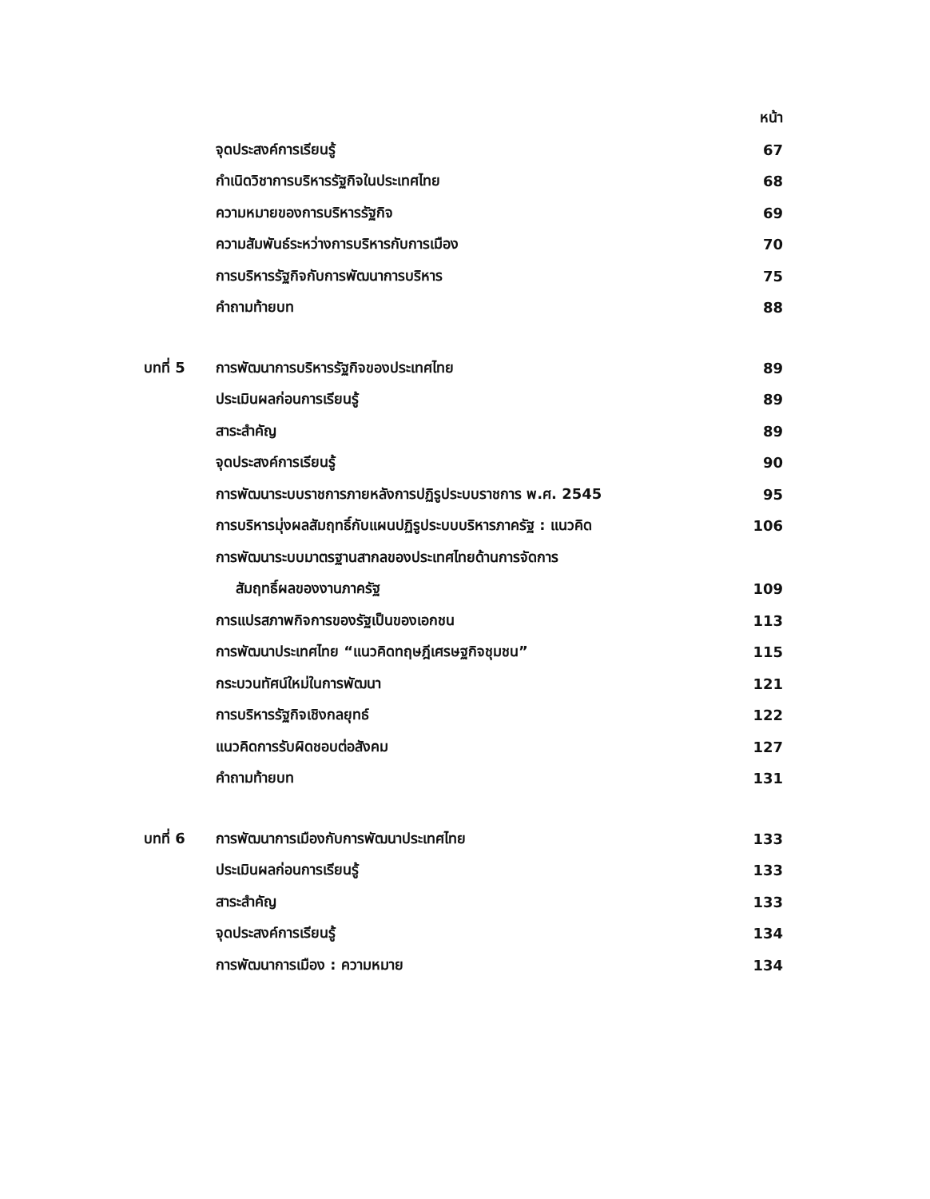หน้า
จุดประสงค์การเรียนรู้ 67
กำเนิดวิชาการบริหารรัฐกิจในประเทศไทย 68
ความหมายของการบริหารรัฐกิจ 69
ความสัมพันธ์ระหว่างการบริหารกับการเมือง 70
การบริหารรัฐกิจกับการพัฒนาการบริหาร 75
คำถามท้ายบท 88
บทที่ 5 การพัฒนาการบริหารรัฐกิจของประเทศไทย 89
ประเมินผลก่อนการเรียนรู้ 89
สาระสำคัญ 89
จุดประสงค์การเรียนรู้ 90
การพัฒนาระบบราชการภายหลังการปฏิรูประบบราชการ พ.ศ. 2545 95
การบริหารมุ่งผลสัมฤทธิ์กับแผนปฏิรูประบบบริหารภาครัฐ : แนวคิด 106
การพัฒนาระบบมาตรฐานสากลของประเทศไทยด้านการจัดการ
สัมฤทธิ์ผลของงานภาครัฐ 109
การแปรสภาพกิจการของรัฐเป็นของเอกชน 113
การพัฒนาประเทศไทย “แนวคิดทฤษฎีเศรษฐกิจชุมชน” 115
กระบวนทัศน์ใหม่ในการพัฒนา 121
การบริหารรัฐกิจเชิงกลยุทธ์ 122
แนวคิดการรับผิดชอบต่อสังคม 127
คำถามท้ายบท 131
บทที่ 6 การพัฒนาการเมืองกับการพัฒนาประเทศไทย 133
ประเมินผลก่อนการเรียนรู้ 133
สาระสำคัญ 133
จุดประสงค์การเรียนรู้ 134
การพัฒนาการเมือง : ความหมาย 134